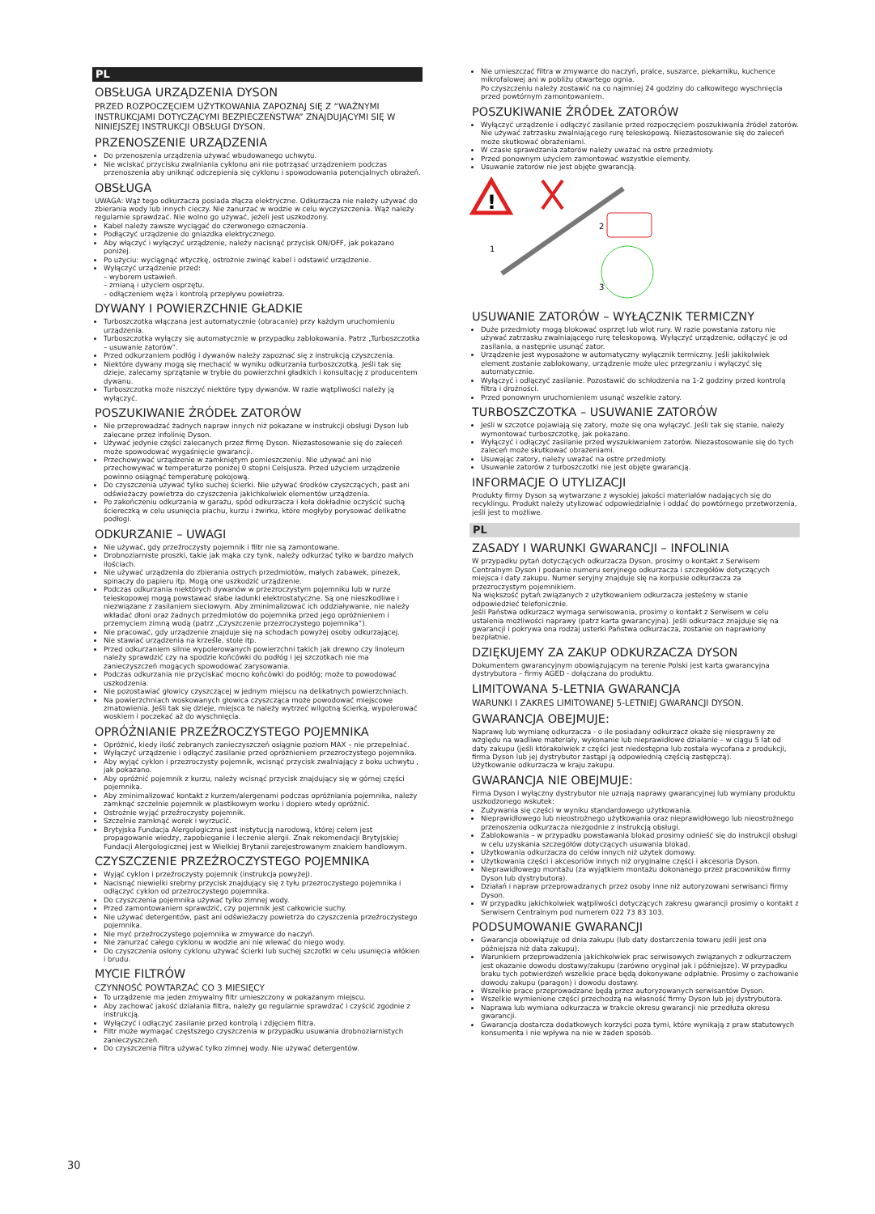PL
OBSŁUGA URZĄDZENIA DYSON
PRZED ROZPOCZĘCIEM UŻYTKOWANIA ZAPOZNAJ SIĘ Z “WAŻNYMI INSTRUKCJAMI DOTYCZĄCYMI BEZPIECZEŃSTWA” ZNAJDUJĄCYMI SIĘ W NINIEJSZEJ INSTRUKCJI OBSŁUGI DYSON.
PRZENOSZENIE URZĄDZENIA
Do przenoszenia urządzenia używać wbudowanego uchwytu.
Nie wciskać przycisku zwalniania cyklonu ani nie potrząsać urządzeniem podczas przenoszenia aby uniknąć odczepienia się cyklonu i spowodowania potencjalnych obrażeń.
OBSŁUGA
UWAGA: Wąż tego odkurzacza posiada złącza elektryczne. Odkurzacza nie należy używać do zbierania wody lub innych cieczy. Nie zanurzać w wodzie w celu wyczyszczenia. Wąż należy regularnie sprawdzać. Nie wolno go używać, jeżeli jest uszkodzony.
Kabel należy zawsze wyciągać do czerwonego oznaczenia.
Podłączyć urządzenie do gniazdka elektrycznego.
Aby włączyć i wyłączyć urządzenie, należy nacisnąć przycisk ON/OFF, jak pokazano poniżej.
Po użyciu: wyciągnąć wtyczkę, ostrożnie zwinąć kabel i odstawić urządzenie.
Wyłączyć urządzenie przed:
– wyborem ustawień.
– zmianą i użyciem osprzętu.
– odłączeniem węża i kontrolą przepływu powietrza.
DYWANY I POWIERZCHNIE GŁADKIE
Turboszczotka włączana jest automatycznie (obracanie) przy każdym uruchomieniu urządzenia.
Turboszczotka wyłączy się automatycznie w przypadku zablokowania. Patrz „Turboszczotka – usuwanie zatorów”.
Przed odkurzaniem podłóg i dywanów należy zapoznać się z instrukcją czyszczenia.
Niektóre dywany mogą się mechacić w wyniku odkurzania turboszczotką. Jeśli tak się dzieje, zalecamy sprzątanie w trybie do powierzchni gładkich i konsultację z producentem dywanu.
Turboszczotka może niszczyć niektóre typy dywanów. W razie wątpliwości należy ją wyłączyć.
POSZUKIWANIE ŹRÓDEŁ ZATORÓW
Nie przeprowadzać żadnych napraw innych niż pokazane w instrukcji obsługi Dyson lub zalecane przez infolinię Dyson.
Używać jedynie części zalecanych przez firmę Dyson. Niezastosowanie się do zaleceń może spowodować wygaśnięcie gwarancji.
Przechowywać urządzenie w zamkniętym pomieszczeniu. Nie używać ani nie przechowywać w temperaturze poniżej 0 stopni Celsjusza. Przed użyciem urządzenie powinno osiągnąć temperaturę pokojową.
Do czyszczenia używać tylko suchej ścierki. Nie używać środków czyszczących, past ani odświeżaczy powietrza do czyszczenia jakichkolwiek elementów urządzenia.
Po zakończeniu odkurzania w garażu, spód odkurzacza i koła dokładnie oczyścić suchą ściereczką w celu usunięcia piachu, kurzu i żwirku, które mogłyby porysować delikatne podłogi.
ODKURZANIE – UWAGI
Nie używać, gdy przeźroczysty pojemnik i filtr nie są zamontowane.
Drobnoziarniste proszki, takie jak mąka czy tynk, należy odkurzać tylko w bardzo małych ilościach.
Nie używać urządzenia do zbierania ostrych przedmiotów, małych zabawek, pinezek, spinaczy do papieru itp. Mogą one uszkodzić urządzenie.
Podczas odkurzania niektórych dywanów w przezroczystym pojemniku lub w rurze teleskopowej mogą powstawać słabe ładunki elektrostatyczne. Są one nieszkodliwe i niezwiązane z zasilaniem sieciowym. Aby zminimalizować ich oddziaływanie, nie należy wkładać dłoni oraz żadnych przedmiotów do pojemnika przed jego opróżnieniem i przemyciem zimną wodą (patrz „Czyszczenie przezroczystego pojemnika”).
Nie pracować, gdy urządzenie znajduje się na schodach powyżej osoby odkurzającej.
Nie stawiać urządzenia na krześle, stole itp.
Przed odkurzaniem silnie wypolerowanych powierzchni takich jak drewno czy linoleum należy sprawdzić czy na spodzie końcówki do podłóg i jej szczotkach nie ma zanieczyszczeń mogących spowodować zarysowania.
Podczas odkurzania nie przyciskać mocno końcówki do podłóg; może to powodować uszkodzenia.
Nie pozostawiać głowicy czyszczącej w jednym miejscu na delikatnych powierzchniach.
Na powierzchniach woskowanych głowica czyszcząca może powodować miejscowe zmatowienia. Jeśli tak się dzieje, miejsca te należy wytrzeć wilgotną ścierką, wypolerować woskiem i poczekać aż do wyschnięcia.
OPRÓŻNIANIE PRZEŹROCZYSTEGO POJEMNIKA
Opróżnić, kiedy ilość zebranych zanieczyszczeń osiągnie poziom MAX – nie przepełniać.
Wyłączyć urządzenie i odłączyć zasilanie przed opróżnieniem przezroczystego pojemnika.
Aby wyjąć cyklon i przezroczysty pojemnik, wcisnąć przycisk zwalniający z boku uchwytu , jak pokazano.
Aby opróżnić pojemnik z kurzu, należy wcisnąć przycisk znajdujący się w górnej części pojemnika.
Aby zminimalizować kontakt z kurzem/alergenami podczas opróżniania pojemnika, należy zamknąć szczelnie pojemnik w plastikowym worku i dopiero wtedy opróżnić.
Ostrożnie wyjąć przeźroczysty pojemnik.
Szczelnie zamknąć worek i wyrzucić.
Brytyjska Fundacja Alergologiczna jest instytucją narodową, której celem jest propagowanie wiedzy, zapobieganie i leczenie alergii. Znak rekomendacji Brytyjskiej Fundacji Alergologicznej jest w Wielkiej Brytanii zarejestrowanym znakiem handlowym.
CZYSZCZENIE PRZEŹROCZYSTEGO POJEMNIKA
Wyjąć cyklon i przeźroczysty pojemnik (instrukcja powyżej).
Nacisnąć niewielki srebrny przycisk znajdujący się z tyłu przezroczystego pojemnika i odłączyć cyklon od przezroczystego pojemnika.
Do czyszczenia pojemnika używać tylko zimnej wody.
Przed zamontowaniem sprawdzić, czy pojemnik jest całkowicie suchy.
Nie używać detergentów, past ani odświeżaczy powietrza do czyszczenia przeźroczystego pojemnika.
Nie myć przeźroczystego pojemnika w zmywarce do naczyń.
Nie zanurzać całego cyklonu w wodzie ani nie wlewać do niego wody.
Do czyszczenia osłony cyklonu używać ścierki lub suchej szczotki w celu usunięcia włókien i brudu.
MYCIE FILTRÓW
CZYNNOŚĆ POWTARZAĆ CO 3 MIESIĘCY
To urządzenie ma jeden zmywalny filtr umieszczony w pokazanym miejscu.
Aby zachować jakość działania filtra, należy go regularnie sprawdzać i czyścić zgodnie z instrukcją.
Wyłączyć i odłączyć zasilanie przed kontrolą i zdjęciem filtra.
Filtr może wymagać częstszego czyszczenia w przypadku usuwania drobnoziarnistych zanieczyszczeń.
Do czyszczenia filtra używać tylko zimnej wody. Nie używać detergentów.
Nie umieszczać filtra w zmywarce do naczyń, pralce, suszarce, piekarniku, kuchence mikrofalowej ani w pobliżu otwartego ognia.
Po czyszczeniu należy zostawić na co najmniej 24 godziny do całkowitego wyschnięcia przed powtórnym zamontowaniem.
POSZUKIWANIE ŹRÓDEŁ ZATORÓW
Wyłączyć urządzenie i odłączyć zasilanie przed rozpoczęciem poszukiwania źródeł zatorów. Nie używać zatrzasku zwalniającego rurę teleskopową. Niezastosowanie się do zaleceń może skutkować obrażeniami.
W czasie sprawdzania zatorów należy uważać na ostre przedmioty.
Przed ponownym użyciem zamontować wszystkie elementy.
Usuwanie zatorów nie jest objęte gwarancją.
!
1
2
3
USUWANIE ZATORÓW – WYŁĄCZNIK TERMICZNY
Duże przedmioty mogą blokować osprzęt lub wlot rury. W razie powstania zatoru nie używać zatrzasku zwalniającego rurę teleskopową. Wyłączyć urządzenie, odłączyć je od zasilania, a następnie usunąć zator.
Urządzenie jest wyposażone w automatyczny wyłącznik termiczny. Jeśli jakikolwiek element zostanie zablokowany, urządzenie może ulec przegrzaniu i wyłączyć się automatycznie.
Wyłączyć i odłączyć zasilanie. Pozostawić do schłodzenia na 1-2 godziny przed kontrolą filtra i drożności.
Przed ponownym uruchomieniem usunąć wszelkie zatory.
TURBOSZCZOTKA – USUWANIE ZATORÓW
Jeśli w szczotce pojawiają się zatory, może się ona wyłączyć. Jeśli tak się stanie, należy wymontować turboszczotkę, jak pokazano.
Wyłączyć i odłączyć zasilanie przed wyszukiwaniem zatorów. Niezastosowanie się do tych zaleceń może skutkować obrażeniami.
Usuwając zatory, należy uważać na ostre przedmioty.
Usuwanie zatorów z turboszczotki nie jest objęte gwarancją.
INFORMACJE O UTYLIZACJI
Produkty firmy Dyson są wytwarzane z wysokiej jakości materiałów nadających się do recyklingu. Produkt należy utylizować odpowiedzialnie i oddać do powtórnego przetworzenia, jeśli jest to możliwe.
PL
ZASADY I WARUNKI GWARANCJI – INFOLINIA
W przypadku pytań dotyczących odkurzacza Dyson, prosimy o kontakt z Serwisem Centralnym Dyson i podanie numeru seryjnego odkurzacza i szczegółów dotyczących miejsca i daty zakupu. Numer seryjny znajduje się na korpusie odkurzacza za przezroczystym pojemnikiem.
Na większość pytań związanych z użytkowaniem odkurzacza jesteśmy w stanie odpowiedzieć telefonicznie.
Jeśli Państwa odkurzacz wymaga serwisowania, prosimy o kontakt z Serwisem w celu ustalenia możliwości naprawy (patrz karta gwarancyjna). Jeśli odkurzacz znajduje się na gwarancji i pokrywa ona rodzaj usterki Państwa odkurzacza, zostanie on naprawiony bezpłatnie.
DZIĘKUJEMY ZA ZAKUP ODKURZACZA DYSON
Dokumentem gwarancyjnym obowiązującym na terenie Polski jest karta gwarancyjna dystrybutora – firmy AGED - dołączana do produktu.
LIMITOWANA 5-LETNIA GWARANCJA
WARUNKI I ZAKRES LIMITOWANEJ 5-LETNIEJ GWARANCJI DYSON.
GWARANCJA OBEJMUJE:
Naprawę lub wymianę odkurzacza - o ile posiadany odkurzacz okaże się niesprawny ze względu na wadliwe materiały, wykonanie lub nieprawidłowe działanie – w ciągu 5 lat od daty zakupu (jeśli którakolwiek z części jest niedostępna lub została wycofana z produkcji, firma Dyson lub jej dystrybutor zastąpi ją odpowiednią częścią zastępczą).
Użytkowanie odkurzacza w kraju zakupu.
GWARANCJA NIE OBEJMUJE:
Firma Dyson i wyłączny dystrybutor nie uznają naprawy gwarancyjnej lub wymiany produktu uszkodzonego wskutek:
Zużywania się części w wyniku standardowego użytkowania.
Nieprawidłowego lub nieostrożnego użytkowania oraz nieprawidłowego lub nieostrożnego przenoszenia odkurzacza niezgodnie z instrukcją obsługi.
Zablokowania – w przypadku powstawania blokad prosimy odnieść się do instrukcji obsługi w celu uzyskania szczegółów dotyczących usuwania blokad.
Użytkowania odkurzacza do celów innych niż użytek domowy.
Użytkowania części i akcesoriów innych niż oryginalne części i akcesoria Dyson.
Nieprawidłowego montażu (za wyjątkiem montażu dokonanego przez pracowników firmy Dyson lub dystrybutora).
Działań i napraw przeprowadzanych przez osoby inne niż autoryzowani serwisanci firmy Dyson.
W przypadku jakichkolwiek wątpliwości dotyczących zakresu gwarancji prosimy o kontakt z Serwisem Centralnym pod numerem 022 73 83 103.
PODSUMOWANIE GWARANCJI
Gwarancja obowiązuje od dnia zakupu (lub daty dostarczenia towaru jeśli jest ona późniejsza niż data zakupu).
Warunkiem przeprowadzenia jakichkolwiek prac serwisowych związanych z odkurzaczem jest okazanie dowodu dostawy/zakupu (zarówno oryginał jak i późniejsze). W przypadku braku tych potwierdzeń wszelkie prace będą dokonywane odpłatnie. Prosimy o zachowanie dowodu zakupu (paragon) i dowodu dostawy.
Wszelkie prace przeprowadzane będą przez autoryzowanych serwisantów Dyson.
Wszelkie wymienione części przechodzą na własność firmy Dyson lub jej dystrybutora.
Naprawa lub wymiana odkurzacza w trakcie okresu gwarancji nie przedłuża okresu gwarancji.
Gwarancja dostarcza dodatkowych korzyści poza tymi, które wynikają z praw statutowych konsumenta i nie wpływa na nie w żaden sposób.
30